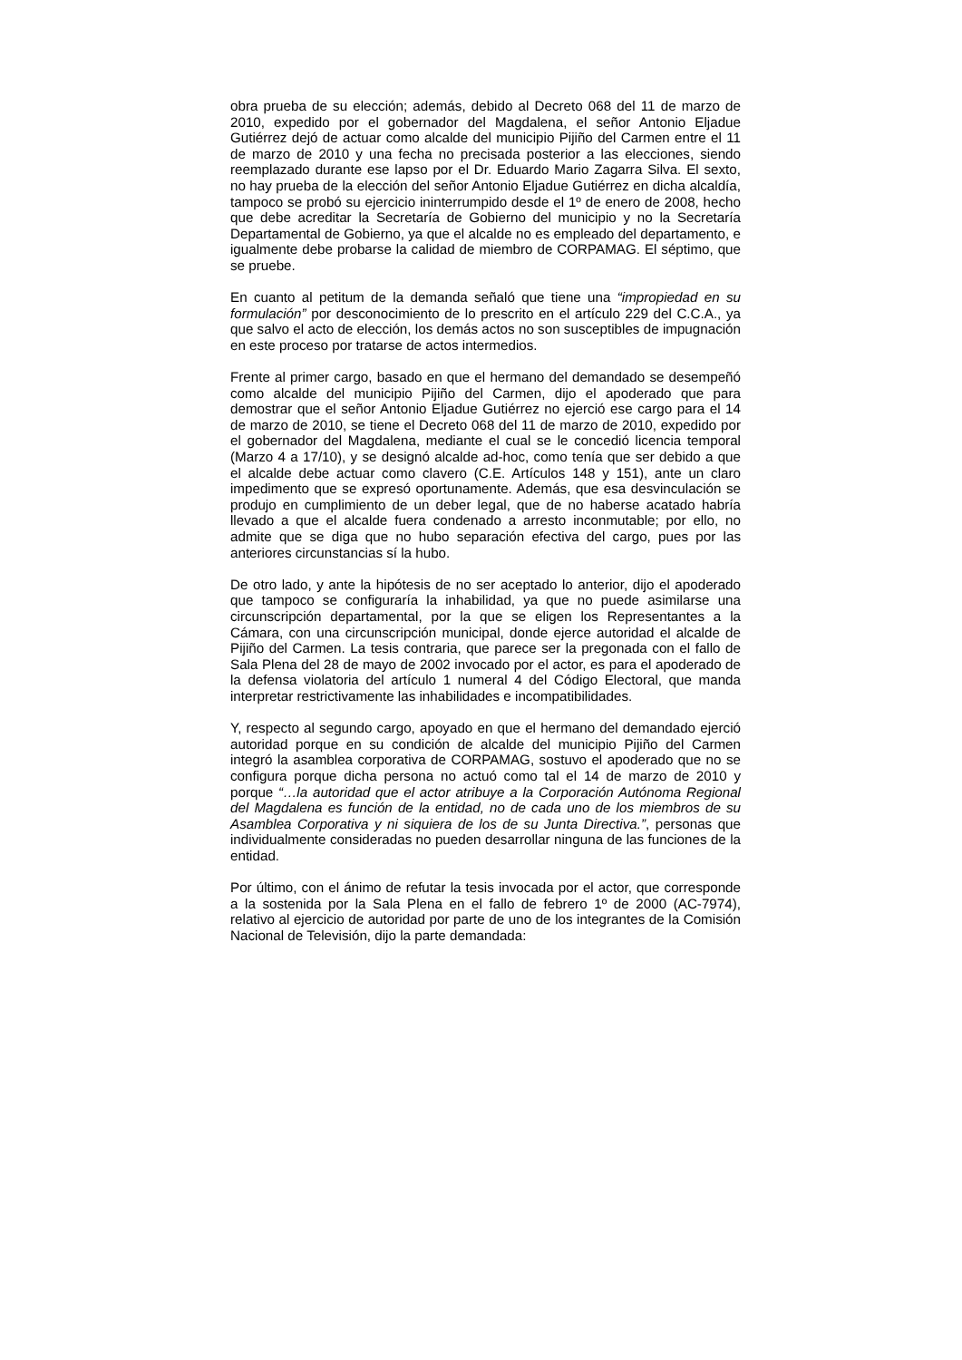obra prueba de su elección; además, debido al Decreto 068 del 11 de marzo de 2010, expedido por el gobernador del Magdalena, el señor Antonio Eljadue Gutiérrez dejó de actuar como alcalde del municipio Pijiño del Carmen entre el 11 de marzo de 2010 y una fecha no precisada posterior a las elecciones, siendo reemplazado durante ese lapso por el Dr. Eduardo Mario Zagarra Silva. El sexto, no hay prueba de la elección del señor Antonio Eljadue Gutiérrez en dicha alcaldía, tampoco se probó su ejercicio ininterrumpido desde el 1º de enero de 2008, hecho que debe acreditar la Secretaría de Gobierno del municipio y no la Secretaría Departamental de Gobierno, ya que el alcalde no es empleado del departamento, e igualmente debe probarse la calidad de miembro de CORPAMAG. El séptimo, que se pruebe.
En cuanto al petitum de la demanda señaló que tiene una “impropiedad en su formulación” por desconocimiento de lo prescrito en el artículo 229 del C.C.A., ya que salvo el acto de elección, los demás actos no son susceptibles de impugnación en este proceso por tratarse de actos intermedios.
Frente al primer cargo, basado en que el hermano del demandado se desempeñó como alcalde del municipio Pijiño del Carmen, dijo el apoderado que para demostrar que el señor Antonio Eljadue Gutiérrez no ejerció ese cargo para el 14 de marzo de 2010, se tiene el Decreto 068 del 11 de marzo de 2010, expedido por el gobernador del Magdalena, mediante el cual se le concedió licencia temporal (Marzo 4 a 17/10), y se designó alcalde ad-hoc, como tenía que ser debido a que el alcalde debe actuar como clavero (C.E. Artículos 148 y 151), ante un claro impedimento que se expresó oportunamente. Además, que esa desvinculación se produjo en cumplimiento de un deber legal, que de no haberse acatado habría llevado a que el alcalde fuera condenado a arresto inconmutable; por ello, no admite que se diga que no hubo separación efectiva del cargo, pues por las anteriores circunstancias sí la hubo.
De otro lado, y ante la hipótesis de no ser aceptado lo anterior, dijo el apoderado que tampoco se configuraría la inhabilidad, ya que no puede asimilarse una circunscripción departamental, por la que se eligen los Representantes a la Cámara, con una circunscripción municipal, donde ejerce autoridad el alcalde de Pijiño del Carmen. La tesis contraria, que parece ser la pregonada con el fallo de Sala Plena del 28 de mayo de 2002 invocado por el actor, es para el apoderado de la defensa violatoria del artículo 1 numeral 4 del Código Electoral, que manda interpretar restrictivamente las inhabilidades e incompatibilidades.
Y, respecto al segundo cargo, apoyado en que el hermano del demandado ejerció autoridad porque en su condición de alcalde del municipio Pijiño del Carmen integró la asamblea corporativa de CORPAMAG, sostuvo el apoderado que no se configura porque dicha persona no actuó como tal el 14 de marzo de 2010 y porque “…la autoridad que el actor atribuye a la Corporación Autónoma Regional del Magdalena es función de la entidad, no de cada uno de los miembros de su Asamblea Corporativa y ni siquiera de los de su Junta Directiva.”, personas que individualmente consideradas no pueden desarrollar ninguna de las funciones de la entidad.
Por último, con el ánimo de refutar la tesis invocada por el actor, que corresponde a la sostenida por la Sala Plena en el fallo de febrero 1º de 2000 (AC-7974), relativo al ejercicio de autoridad por parte de uno de los integrantes de la Comisión Nacional de Televisión, dijo la parte demandada: